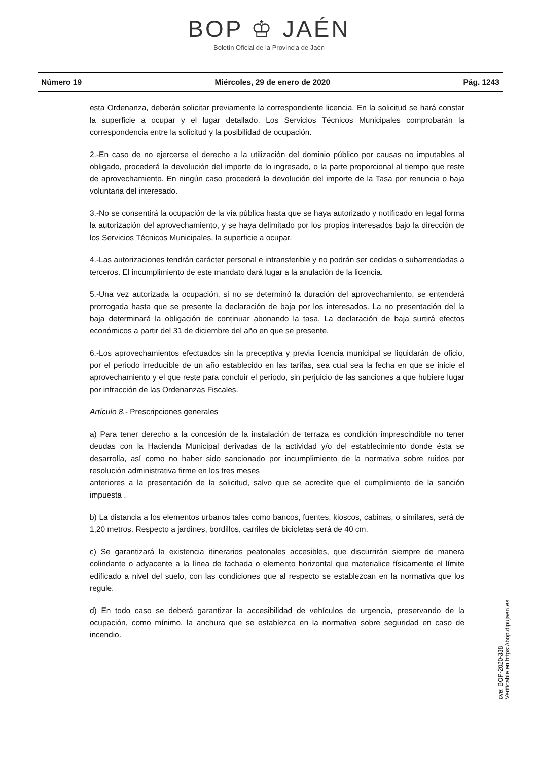BOP ♔ JAÉN
Boletín Oficial de la Provincia de Jaén
Número 19 Miércoles, 29 de enero de 2020 Pág. 1243
esta Ordenanza, deberán solicitar previamente la correspondiente licencia. En la solicitud se hará constar la superficie a ocupar y el lugar detallado. Los Servicios Técnicos Municipales comprobarán la correspondencia entre la solicitud y la posibilidad de ocupación.
2.-En caso de no ejercerse el derecho a la utilización del dominio público por causas no imputables al obligado, procederá la devolución del importe de lo ingresado, o la parte proporcional al tiempo que reste de aprovechamiento. En ningún caso procederá la devolución del importe de la Tasa por renuncia o baja voluntaria del interesado.
3.-No se consentirá la ocupación de la vía pública hasta que se haya autorizado y notificado en legal forma la autorización del aprovechamiento, y se haya delimitado por los propios interesados bajo la dirección de los Servicios Técnicos Municipales, la superficie a ocupar.
4.-Las autorizaciones tendrán carácter personal e intransferible y no podrán ser cedidas o subarrendadas a terceros. El incumplimiento de este mandato dará lugar a la anulación de la licencia.
5.-Una vez autorizada la ocupación, si no se determinó la duración del aprovechamiento, se entenderá prorrogada hasta que se presente la declaración de baja por los interesados. La no presentación del la baja determinará la obligación de continuar abonando la tasa. La declaración de baja surtirá efectos económicos a partir del 31 de diciembre del año en que se presente.
6.-Los aprovechamientos efectuados sin la preceptiva y previa licencia municipal se liquidarán de oficio, por el periodo irreducible de un año establecido en las tarifas, sea cual sea la fecha en que se inicie el aprovechamiento y el que reste para concluir el periodo, sin perjuicio de las sanciones a que hubiere lugar por infracción de las Ordenanzas Fiscales.
Artículo 8.- Prescripciones generales
a) Para tener derecho a la concesión de la instalación de terraza es condición imprescindible no tener deudas con la Hacienda Municipal derivadas de la actividad y/o del establecimiento donde ésta se desarrolla, así como no haber sido sancionado por incumplimiento de la normativa sobre ruidos por resolución administrativa firme en los tres meses
anteriores a la presentación de la solicitud, salvo que se acredite que el cumplimiento de la sanción impuesta .
b) La distancia a los elementos urbanos tales como bancos, fuentes, kioscos, cabinas, o similares, será de 1,20 metros. Respecto a jardines, bordillos, carriles de bicicletas será de 40 cm.
c) Se garantizará la existencia itinerarios peatonales accesibles, que discurrirán siempre de manera colindante o adyacente a la línea de fachada o elemento horizontal que materialice físicamente el límite edificado a nivel del suelo, con las condiciones que al respecto se establezcan en la normativa que los regule.
d) En todo caso se deberá garantizar la accesibilidad de vehículos de urgencia, preservando de la ocupación, como mínimo, la anchura que se establezca en la normativa sobre seguridad en caso de incendio.
cve: BOP-2020-338
Verificable en https://bop.dipujaen.es